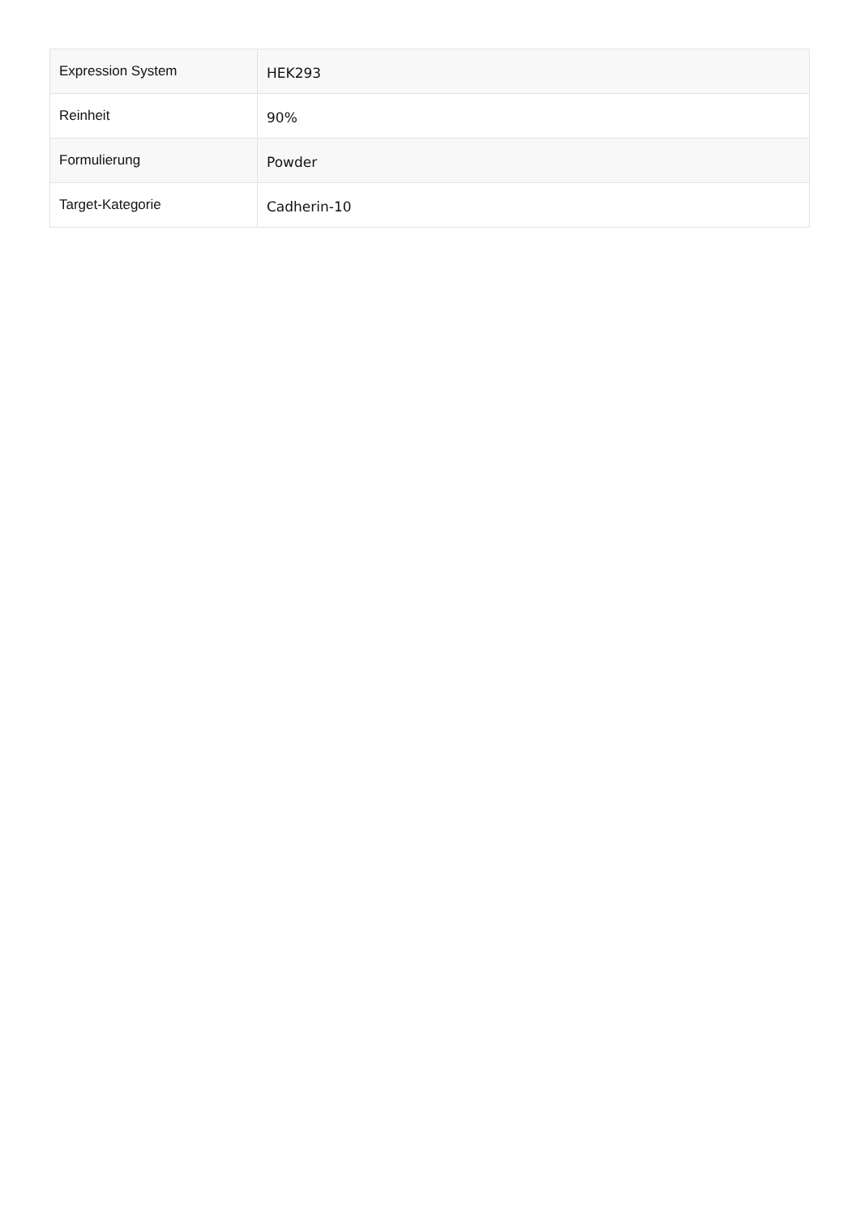| Expression System | HEK293 |
| Reinheit | 90% |
| Formulierung | Powder |
| Target-Kategorie | Cadherin-10 |